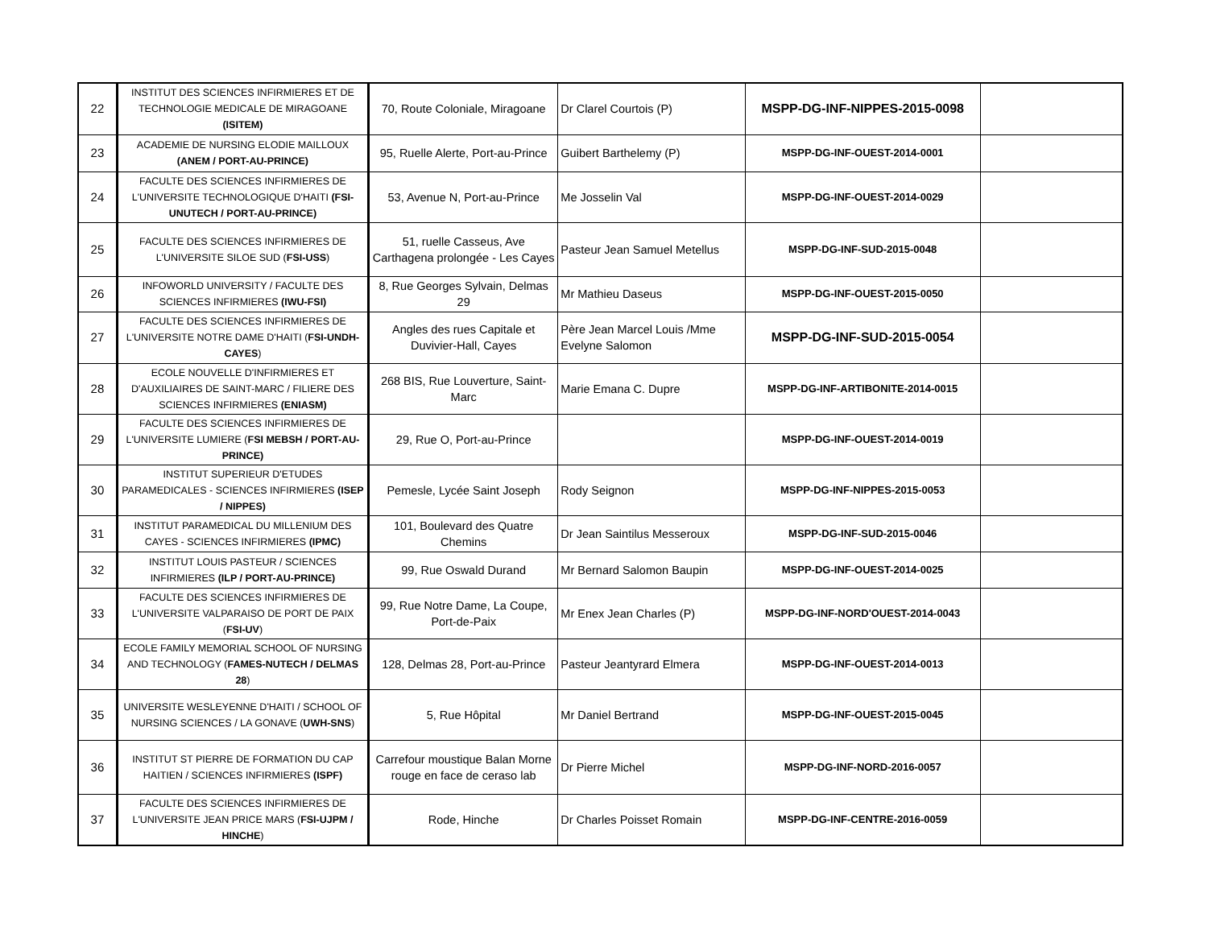| 22 | INSTITUT DES SCIENCES INFIRMIERES ET DE TECHNOLOGIE MEDICALE DE MIRAGOANE (ISITEM) | 70, Route Coloniale, Miragoane | Dr Clarel Courtois (P) | MSPP-DG-INF-NIPPES-2015-0098 | |
| 23 | ACADEMIE DE NURSING ELODIE MAILLOUX (ANEM / PORT-AU-PRINCE) | 95, Ruelle Alerte, Port-au-Prince | Guibert Barthelemy (P) | MSPP-DG-INF-OUEST-2014-0001 | |
| 24 | FACULTE DES SCIENCES INFIRMIERES DE L'UNIVERSITE TECHNOLOGIQUE D'HAITI (FSI-UNUTECH / PORT-AU-PRINCE) | 53, Avenue N, Port-au-Prince | Me Josselin Val | MSPP-DG-INF-OUEST-2014-0029 | |
| 25 | FACULTE DES SCIENCES INFIRMIERES DE L'UNIVERSITE SILOE SUD ( FSI-USS ) | 51, ruelle Casseus, Ave Carthagena prolongée - Les Cayes | Pasteur Jean Samuel Metellus | MSPP-DG-INF-SUD-2015-0048 | |
| 26 | INFOWORLD UNIVERSITY / FACULTE DES SCIENCES INFIRMIERES (IWU-FSI) | 8, Rue Georges Sylvain, Delmas 29 | Mr Mathieu Daseus | MSPP-DG-INF-OUEST-2015-0050 | |
| 27 | FACULTE DES SCIENCES INFIRMIERES DE L'UNIVERSITE NOTRE DAME D'HAITI ( FSI-UNDH-CAYES ) | Angles des rues Capitale et Duvivier-Hall, Cayes | Père Jean Marcel Louis /Mme Evelyne Salomon | MSPP-DG-INF-SUD-2015-0054 | |
| 28 | ECOLE NOUVELLE D'INFIRMIERES ET D'AUXILIAIRES DE SAINT-MARC / FILIERE DES SCIENCES INFIRMIERES (ENIASM) | 268 BIS, Rue Louverture, Saint-Marc | Marie Emana C. Dupre | MSPP-DG-INF-ARTIBONITE-2014-0015 | |
| 29 | FACULTE DES SCIENCES INFIRMIERES DE L'UNIVERSITE LUMIERE ( FSI MEBSH / PORT-AU-PRINCE) | 29, Rue O, Port-au-Prince | | MSPP-DG-INF-OUEST-2014-0019 | |
| 30 | INSTITUT SUPERIEUR D'ETUDES PARAMEDICALES - SCIENCES INFIRMIERES (ISEP / NIPPES) | Pemesle, Lycée Saint Joseph | Rody Seignon | MSPP-DG-INF-NIPPES-2015-0053 | |
| 31 | INSTITUT PARAMEDICAL DU MILLENIUM DES CAYES - SCIENCES INFIRMIERES (IPMC) | 101, Boulevard des Quatre Chemins | Dr Jean Saintilus Messeroux | MSPP-DG-INF-SUD-2015-0046 | |
| 32 | INSTITUT LOUIS PASTEUR / SCIENCES INFIRMIERES (ILP / PORT-AU-PRINCE) | 99, Rue Oswald Durand | Mr Bernard Salomon Baupin | MSPP-DG-INF-OUEST-2014-0025 | |
| 33 | FACULTE DES SCIENCES INFIRMIERES DE L'UNIVERSITE VALPARAISO DE PORT DE PAIX ( FSI-UV ) | 99, Rue Notre Dame, La Coupe, Port-de-Paix | Mr Enex Jean Charles (P) | MSPP-DG-INF-NORD'OUEST-2014-0043 | |
| 34 | ECOLE FAMILY MEMORIAL SCHOOL OF NURSING AND TECHNOLOGY ( FAMES-NUTECH / DELMAS 28 ) | 128, Delmas 28, Port-au-Prince | Pasteur Jeantyrard Elmera | MSPP-DG-INF-OUEST-2014-0013 | |
| 35 | UNIVERSITE WESLEYENNE D'HAITI / SCHOOL OF NURSING SCIENCES / LA GONAVE ( UWH-SNS ) | 5, Rue Hôpital | Mr Daniel Bertrand | MSPP-DG-INF-OUEST-2015-0045 | |
| 36 | INSTITUT ST PIERRE DE FORMATION DU CAP HAITIEN / SCIENCES INFIRMIERES (ISPF) | Carrefour moustique Balan Morne rouge en face de ceraso lab | Dr Pierre Michel | MSPP-DG-INF-NORD-2016-0057 | |
| 37 | FACULTE DES SCIENCES INFIRMIERES DE L'UNIVERSITE JEAN PRICE MARS ( FSI-UJPM / HINCHE ) | Rode, Hinche | Dr Charles Poisset Romain | MSPP-DG-INF-CENTRE-2016-0059 | |